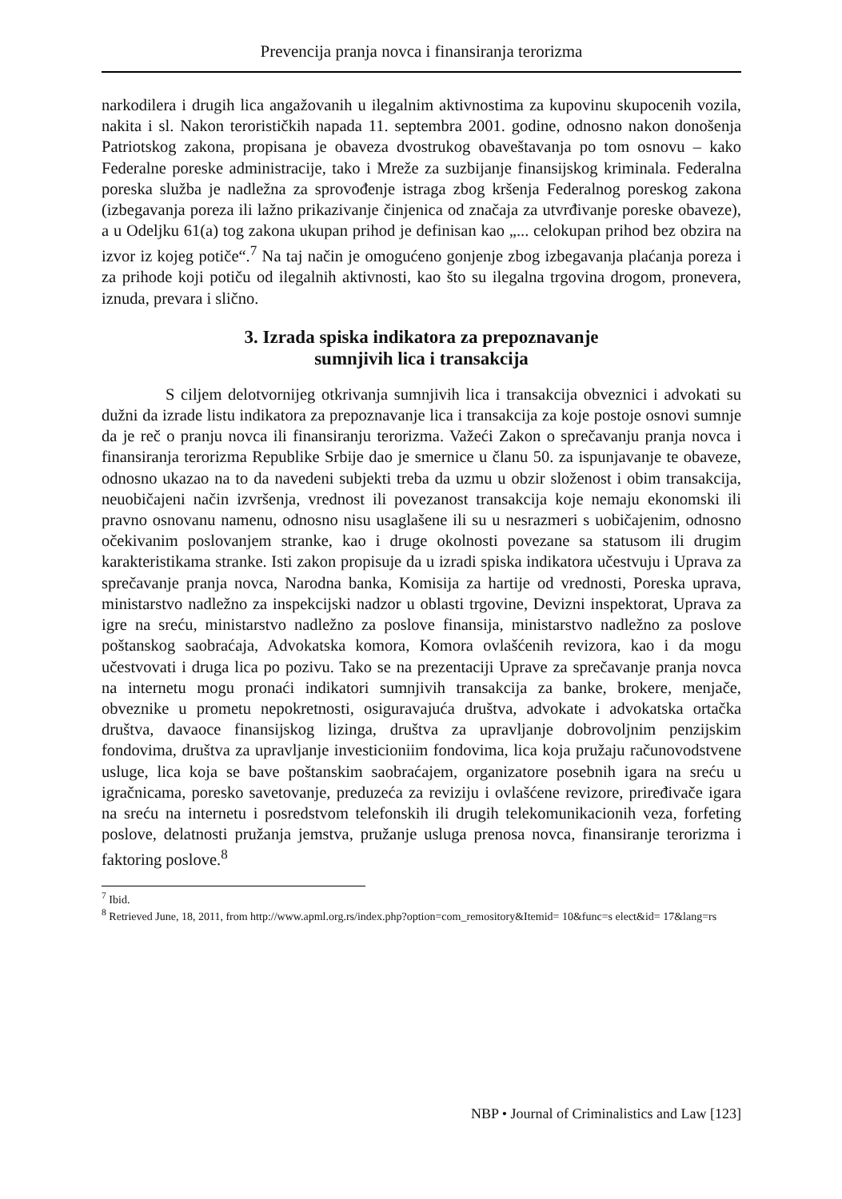Prevencija pranja novca i finansiranja terorizma
narkodilera i drugih lica angažovanih u ilegalnim aktivnostima za kupovinu skupocenih vozila, nakita i sl. Nakon terorističkih napada 11. septembra 2001. godine, odnosno nakon donošenja Patriotskog zakona, propisana je obaveza dvostrukog obaveštavanja po tom osnovu – kako Federalne poreske administracije, tako i Mreže za suzbijanje finansijskog kriminala. Federalna poreska služba je nadležna za sprovođenje istraga zbog kršenja Federalnog poreskog zakona (izbegavanja poreza ili lažno prikazivanje činjenica od značaja za utvrđivanje poreske obaveze), a u Odeljku 61(a) tog zakona ukupan prihod je definisan kao „... celokupan prihod bez obzira na izvor iz kojeg potiče“.<sup>7</sup> Na taj način je omogućeno gonjenje zbog izbegavanja plaćanja poreza i za prihode koji potiču od ilegalnih aktivnosti, kao što su ilegalna trgovina drogom, pronevera, iznuda, prevara i slično.
3. Izrada spiska indikatora za prepoznavanje
sumnjivih lica i transakcija
S ciljem delotvornijeg otkrivanja sumnjivih lica i transakcija obveznici i advokati su dužni da izrade listu indikatora za prepoznavanje lica i transakcija za koje postoje osnovi sumnje da je reč o pranju novca ili finansiranju terorizma. Važeći Zakon o sprečavanju pranja novca i finansiranja terorizma Republike Srbije dao je smernice u članu 50. za ispunjavanje te obaveze, odnosno ukazao na to da navedeni subjekti treba da uzmu u obzir složenost i obim transakcija, neuobičajeni način izvršenja, vrednost ili povezanost transakcija koje nemaju ekonomski ili pravno osnovanu namenu, odnosno nisu usaglašene ili su u nesrazmeri s uobičajenim, odnosno očekivanim poslovanjem stranke, kao i druge okolnosti povezane sa statusom ili drugim karakteristikama stranke. Isti zakon propisuje da u izradi spiska indikatora učestvuju i Uprava za sprečavanje pranja novca, Narodna banka, Komisija za hartije od vrednosti, Poreska uprava, ministarstvo nadležno za inspekcijski nadzor u oblasti trgovine, Devizni inspektorat, Uprava za igre na sreću, ministarstvo nadležno za poslove finansija, ministarstvo nadležno za poslove poštanskog saobraćaja, Advokatska komora, Komora ovlašćenih revizora, kao i da mogu učestvovati i druga lica po pozivu. Tako se na prezentaciji Uprave za sprečavanje pranja novca na internetu mogu pronaći indikatori sumnjivih transakcija za banke, brokere, menjače, obveznike u prometu nepokretnosti, osiguravajuća društva, advokate i advokatska ortačka društva, davaoce finansijskog lizinga, društva za upravljanje dobrovoljnim penzijskim fondovima, društva za upravljanje investicioniim fondovima, lica koja pružaju računovodstvene usluge, lica koja se bave poštanskim saobraćajem, organizatore posebnih igara na sreću u igračnicama, poresko savetovanje, preduzeća za reviziju i ovlašćene revizore, priređivače igara na sreću na internetu i posredstvom telefonskih ili drugih telekomunikacionih veza, forfeting poslove, delatnosti pružanja jemstva, pružanje usluga prenosa novca, finansiranje terorizma i faktoring poslove.<sup>8</sup>
<sup>7</sup> Ibid.
<sup>8</sup> Retrieved June, 18, 2011, from http://www.apml.org.rs/index.php?option=com_remository&Itemid= 10&func=s elect&id= 17&lang=rs
NBP • Journal of Criminalistics and Law [123]